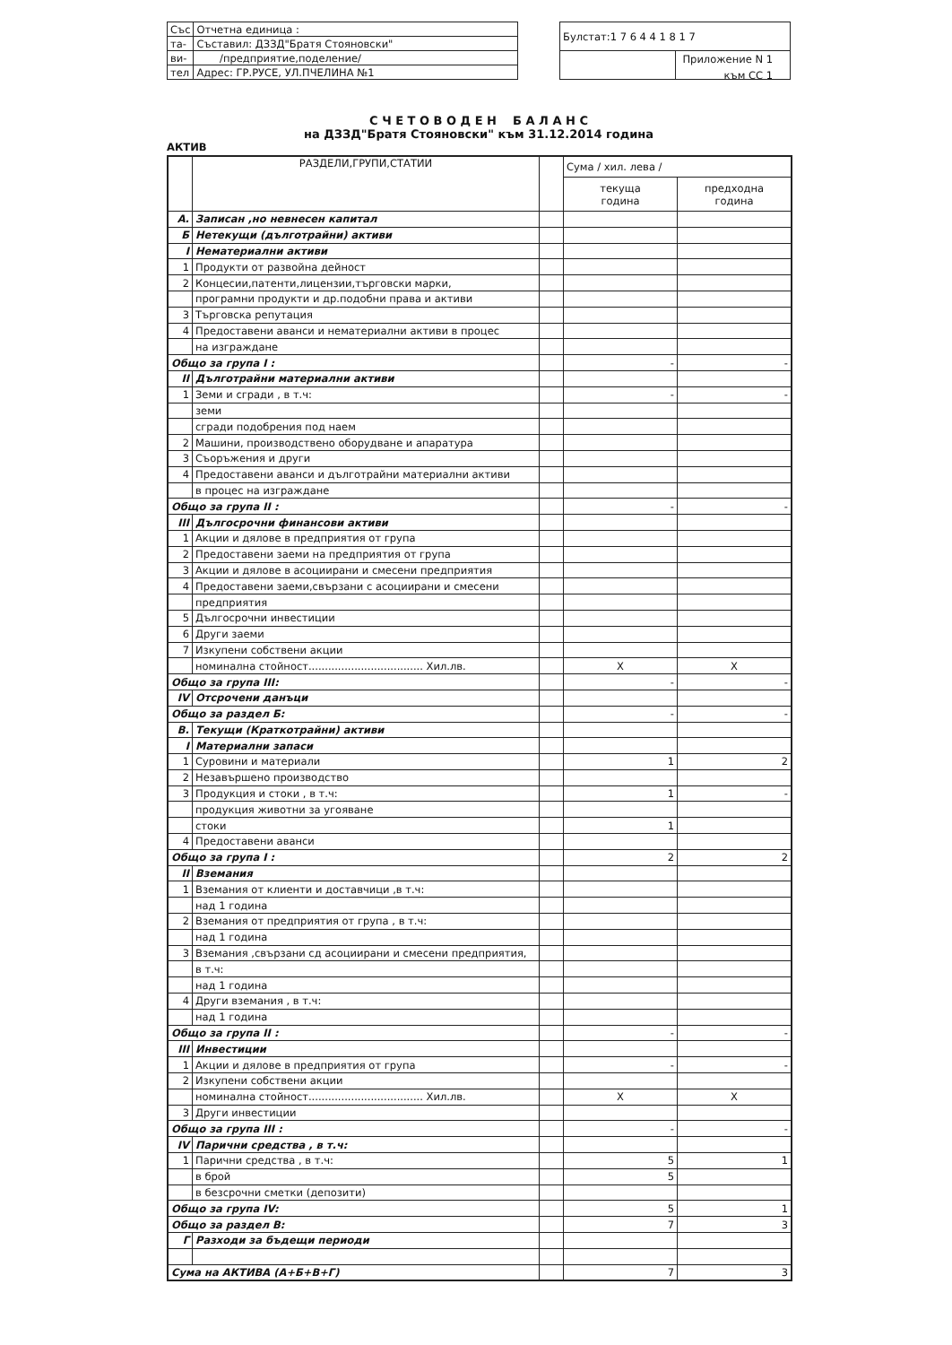| Със | Отчетна единица : |
| та- | Съставил: ДЗЗД"Братя Стояновски" |
| ви- | /предприятие,поделение/ |
| тел | Адрес: ГР.РУСЕ, УЛ.ПЧЕЛИНА №1 |
| Булстат:1 7 6 4 4 1 8 1 7 | |
Приложение N 1
към СС 1
С Ч Е Т О В О Д Е Н Б А Л А Н С
на ДЗЗД"Братя Стояновски" към 31.12.2014 година
АКТИВ
| | РАЗДЕЛИ,ГРУПИ,СТАТИИ | | Сума / хил. лева / | |
| --- | --- | --- | --- | --- |
| | | | текуща година | предходна година |
| А. | Записан ,но невнесен капитал | | | |
| Б | Нетекущи (дълготрайни) активи | | | |
| I | Нематериални активи | | | |
| 1 | Продукти от развойна дейност | | | |
| 2 | Концесии,патенти,лицензии,търговски марки, | | | |
| | програмни продукти и др.подобни права и активи | | | |
| 3 | Търговска репутация | | | |
| 4 | Предоставени аванси и нематериални активи в процес | | | |
| | на изграждане | | | |
| Общо за група I : | | | - | - |
| II | Дълготрайни материални активи | | | |
| 1 | Земи и сгради , в т.ч: | | - | - |
| | земи | | | |
| | сгради подобрения под наем | | | |
| 2 | Машини, производствено оборудване и апаратура | | | |
| 3 | Съоръжения и други | | | |
| 4 | Предоставени аванси и дълготрайни материални активи | | | |
| | в процес на изграждане | | | |
| Общо за група II : | | | - | - |
| III | Дългосрочни финансови активи | | | |
| 1 | Акции и дялове в предприятия от група | | | |
| 2 | Предоставени заеми на предприятия от група | | | |
| 3 | Акции и дялове в асоциирани и смесени предприятия | | | |
| 4 | Предоставени заеми,свързани с асоциирани и смесени | | | |
| | предприятия | | | |
| 5 | Дългосрочни инвестиции | | | |
| 6 | Други заеми | | | |
| 7 | Изкупени собствени акции | | | |
| | номинална стойност................................... Хил.лв. | | X | X |
| Общо за група III: | | | - | - |
| IV | Отсрочени данъци | | | |
| Общо за раздел Б: | | | - | - |
| В. | Текущи (Краткотрайни) активи | | | |
| I | Материални запаси | | | |
| 1 | Суровини и материали | | 1 | 2 |
| 2 | Незавършено производство | | | |
| 3 | Продукция и стоки , в т.ч: | | 1 | - |
| | продукция животни за угояване | | | |
| | стоки | | 1 | |
| 4 | Предоставени аванси | | | |
| Общо за група I : | | | 2 | 2 |
| II | Вземания | | | |
| 1 | Вземания от клиенти и доставчици ,в т.ч: | | | |
| | над 1 година | | | |
| 2 | Вземания от предприятия от група , в т.ч: | | | |
| | над 1 година | | | |
| 3 | Вземания ,свързани сд асоциирани и смесени предприятия, | | | |
| | в т.ч: | | | |
| | над 1 година | | | |
| 4 | Други вземания , в т.ч: | | | |
| | над 1 година | | | |
| Общо за група II : | | | - | - |
| III | Инвестиции | | | |
| 1 | Акции и дялове в предприятия от група | | - | - |
| 2 | Изкупени собствени акции | | | |
| | номинална стойност................................... Хил.лв. | | X | X |
| 3 | Други инвестиции | | | |
| Общо за група III : | | | - | - |
| IV | Парични средства , в т.ч: | | | |
| 1 | Парични средства , в т.ч: | | 5 | 1 |
| | в брой | | 5 | |
| | в безсрочни сметки (депозити) | | | |
| Общо за група IV: | | | 5 | 1 |
| Общо за раздел В: | | | 7 | 3 |
| Г | Разходи за бъдещи периоди | | | |
| Сума на АКТИВА (А+Б+В+Г) | | | 7 | 3 |